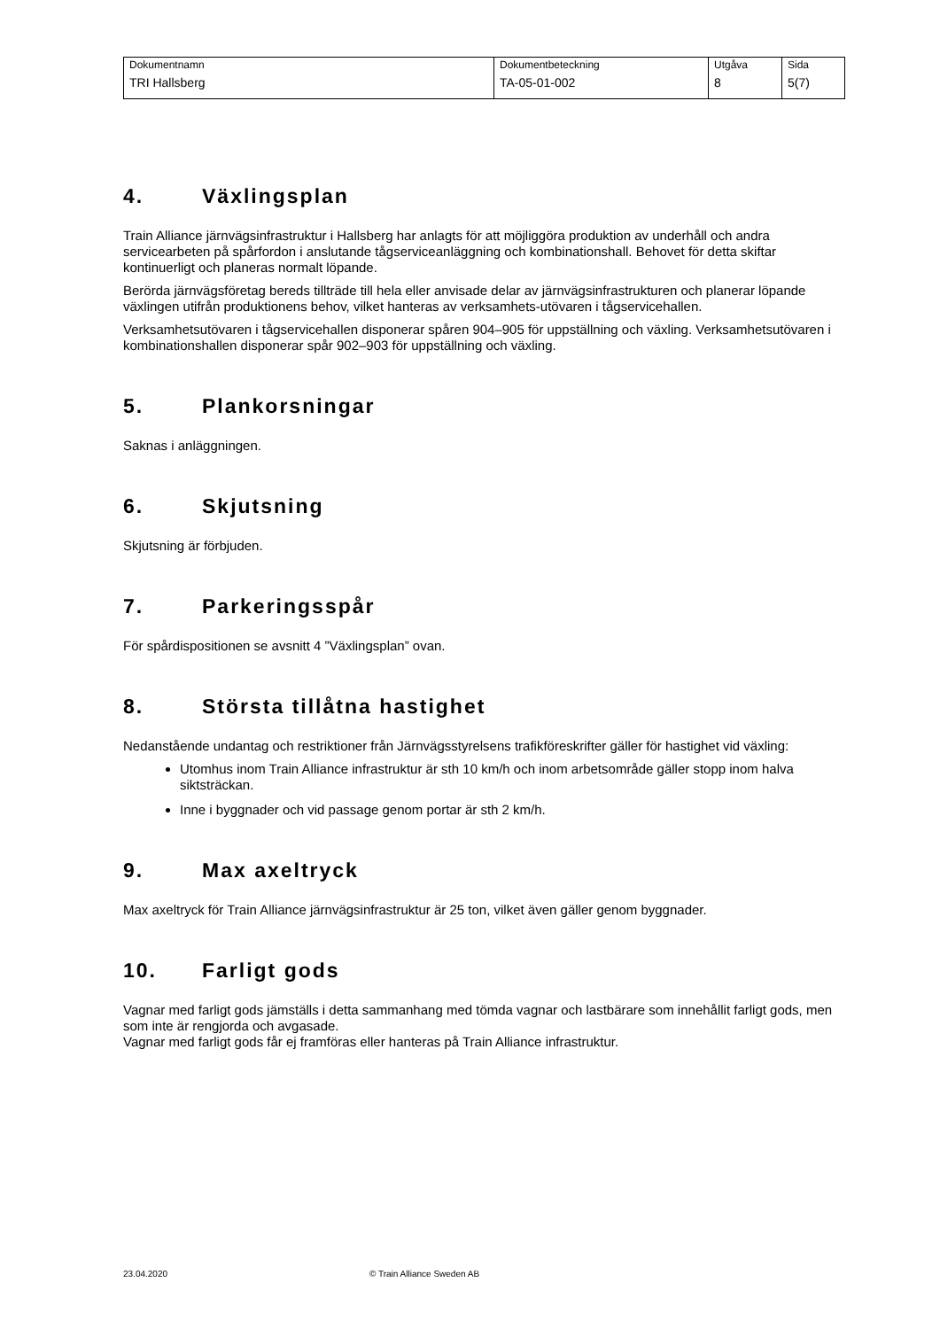| Dokumentnamn | Dokumentbeteckning | Utgåva | Sida |
| TRI Hallsberg | TA-05-01-002 | 8 | 5(7) |
4. Växlingsplan
Train Alliance järnvägsinfrastruktur i Hallsberg har anlagts för att möjliggöra produktion av underhåll och andra servicearbeten på spårfordon i anslutande tågserviceanläggning och kombinationshall. Behovet för detta skiftar kontinuerligt och planeras normalt löpande.
Berörda järnvägsföretag bereds tillträde till hela eller anvisade delar av järnvägsinfrastrukturen och planerar löpande växlingen utifrån produktionens behov, vilket hanteras av verksamhets-utövaren i tågservicehallen.
Verksamhetsutövaren i tågservicehallen disponerar spåren 904–905 för uppställning och växling. Verksamhetsutövaren i kombinationshallen disponerar spår 902–903 för uppställning och växling.
5. Plankorsningar
Saknas i anläggningen.
6. Skjutsning
Skjutsning är förbjuden.
7. Parkeringsspår
För spårdispositionen se avsnitt 4 ”Växlingsplan” ovan.
8. Största tillåtna hastighet
Nedanstående undantag och restriktioner från Järnvägsstyrelsens trafikföreskrifter gäller för hastighet vid växling:
Utomhus inom Train Alliance infrastruktur är sth 10 km/h och inom arbetsområde gäller stopp inom halva siktsträckan.
Inne i byggnader och vid passage genom portar är sth 2 km/h.
9. Max axeltryck
Max axeltryck för Train Alliance järnvägsinfrastruktur är 25 ton, vilket även gäller genom byggnader.
10. Farligt gods
Vagnar med farligt gods jämställs i detta sammanhang med tömda vagnar och lastbärare som innehållit farligt gods, men som inte är rengjorda och avgasade.
Vagnar med farligt gods får ej framföras eller hanteras på Train Alliance infrastruktur.
23.04.2020 © Train Alliance Sweden AB